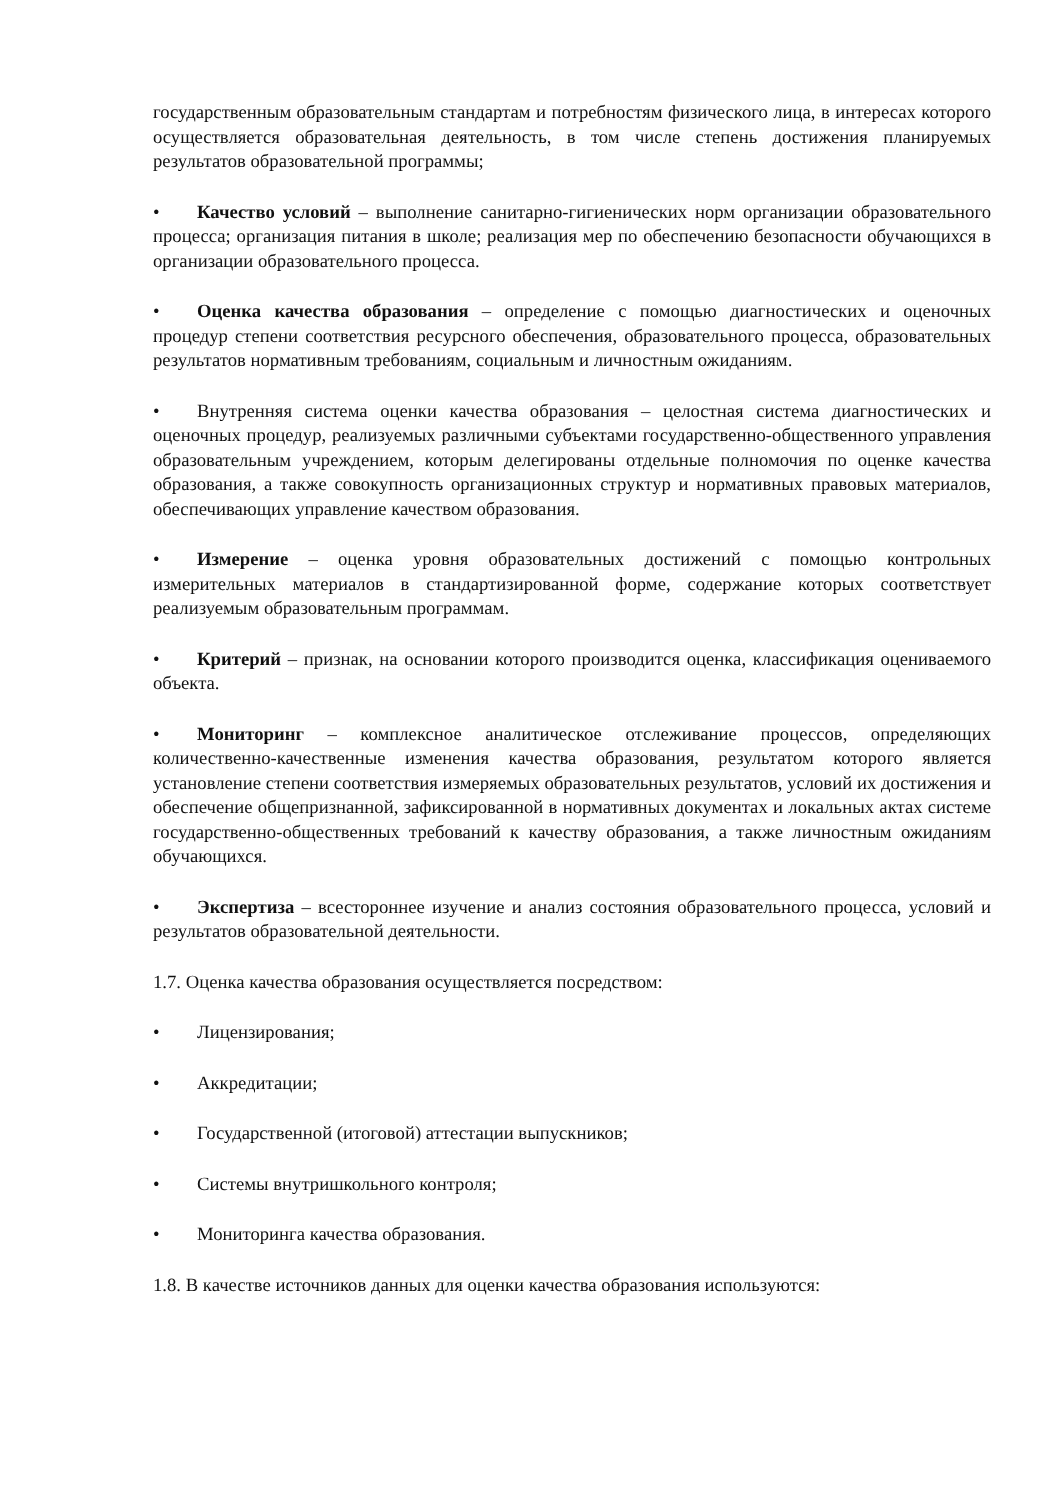государственным образовательным стандартам и потребностям физического лица, в интересах которого осуществляется образовательная деятельность, в том числе степень достижения планируемых результатов образовательной программы;
• Качество условий – выполнение санитарно-гигиенических норм организации образовательного процесса; организация питания в школе; реализация мер по обеспечению безопасности обучающихся в организации образовательного процесса.
• Оценка качества образования – определение с помощью диагностических и оценочных процедур степени соответствия ресурсного обеспечения, образовательного процесса, образовательных результатов нормативным требованиям, социальным и личностным ожиданиям.
• Внутренняя система оценки качества образования – целостная система диагностических и оценочных процедур, реализуемых различными субъектами государственно-общественного управления образовательным учреждением, которым делегированы отдельные полномочия по оценке качества образования, а также совокупность организационных структур и нормативных правовых материалов, обеспечивающих управление качеством образования.
• Измерение – оценка уровня образовательных достижений с помощью контрольных измерительных материалов в стандартизированной форме, содержание которых соответствует реализуемым образовательным программам.
• Критерий – признак, на основании которого производится оценка, классификация оцениваемого объекта.
• Мониторинг – комплексное аналитическое отслеживание процессов, определяющих количественно-качественные изменения качества образования, результатом которого является установление степени соответствия измеряемых образовательных результатов, условий их достижения и обеспечение общепризнанной, зафиксированной в нормативных документах и локальных актах системе государственно-общественных требований к качеству образования, а также личностным ожиданиям обучающихся.
• Экспертиза – всестороннее изучение и анализ состояния образовательного процесса, условий и результатов образовательной деятельности.
1.7. Оценка качества образования осуществляется посредством:
• Лицензирования;
• Аккредитации;
• Государственной (итоговой) аттестации выпускников;
• Системы внутришкольного контроля;
• Мониторинга качества образования.
1.8. В качестве источников данных для оценки качества образования используются: